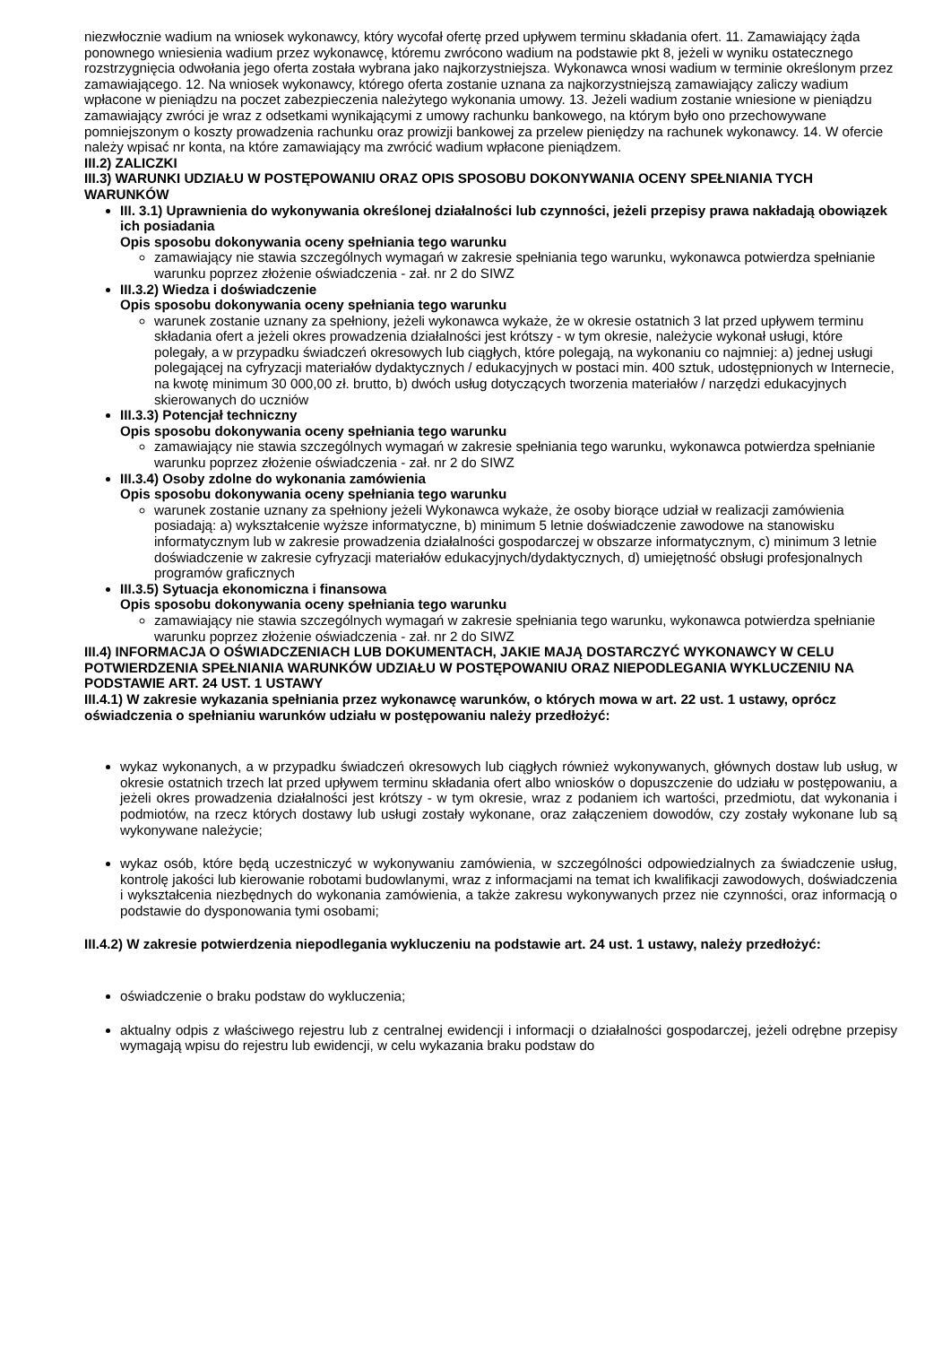niezwłocznie wadium na wniosek wykonawcy, który wycofał ofertę przed upływem terminu składania ofert. 11. Zamawiający żąda ponownego wniesienia wadium przez wykonawcę, któremu zwrócono wadium na podstawie pkt 8, jeżeli w wyniku ostatecznego rozstrzygnięcia odwołania jego oferta została wybrana jako najkorzystniejsza. Wykonawca wnosi wadium w terminie określonym przez zamawiającego. 12. Na wniosek wykonawcy, którego oferta zostanie uznana za najkorzystniejszą zamawiający zaliczy wadium wpłacone w pieniądzu na poczet zabezpieczenia należytego wykonania umowy. 13. Jeżeli wadium zostanie wniesione w pieniądzu zamawiający zwróci je wraz z odsetkami wynikającymi z umowy rachunku bankowego, na którym było ono przechowywane pomniejszonym o koszty prowadzenia rachunku oraz prowizji bankowej za przelew pieniędzy na rachunek wykonawcy. 14. W ofercie należy wpisać nr konta, na które zamawiający ma zwrócić wadium wpłacone pieniądzem.
III.2) ZALICZKI
III.3) WARUNKI UDZIAŁU W POSTĘPOWANIU ORAZ OPIS SPOSOBU DOKONYWANIA OCENY SPEŁNIANIA TYCH WARUNKÓW
III. 3.1) Uprawnienia do wykonywania określonej działalności lub czynności, jeżeli przepisy prawa nakładają obowiązek ich posiadania
Opis sposobu dokonywania oceny spełniania tego warunku
zamawiający nie stawia szczególnych wymagań w zakresie spełniania tego warunku, wykonawca potwierdza spełnianie warunku poprzez złożenie oświadczenia - zał. nr 2 do SIWZ
III.3.2) Wiedza i doświadczenie
Opis sposobu dokonywania oceny spełniania tego warunku
warunek zostanie uznany za spełniony, jeżeli wykonawca wykaże, że w okresie ostatnich 3 lat przed upływem terminu składania ofert a jeżeli okres prowadzenia działalności jest krótszy - w tym okresie, należycie wykonał usługi, które polegały, a w przypadku świadczeń okresowych lub ciągłych, które polegają, na wykonaniu co najmniej: a) jednej usługi polegającej na cyfryzacji materiałów dydaktycznych / edukacyjnych w postaci min. 400 sztuk, udostępnionych w Internecie, na kwotę minimum 30 000,00 zł. brutto, b) dwóch usług dotyczących tworzenia materiałów / narzędzi edukacyjnych skierowanych do uczniów
III.3.3) Potencjał techniczny
Opis sposobu dokonywania oceny spełniania tego warunku
zamawiający nie stawia szczególnych wymagań w zakresie spełniania tego warunku, wykonawca potwierdza spełnianie warunku poprzez złożenie oświadczenia - zał. nr 2 do SIWZ
III.3.4) Osoby zdolne do wykonania zamówienia
Opis sposobu dokonywania oceny spełniania tego warunku
warunek zostanie uznany za spełniony jeżeli Wykonawca wykaże, że osoby biorące udział w realizacji zamówienia posiadają: a) wykształcenie wyższe informatyczne, b) minimum 5 letnie doświadczenie zawodowe na stanowisku informatycznym lub w zakresie prowadzenia działalności gospodarczej w obszarze informatycznym, c) minimum 3 letnie doświadczenie w zakresie cyfryzacji materiałów edukacyjnych/dydaktycznych, d) umiejętność obsługi profesjonalnych programów graficznych
III.3.5) Sytuacja ekonomiczna i finansowa
Opis sposobu dokonywania oceny spełniania tego warunku
zamawiający nie stawia szczególnych wymagań w zakresie spełniania tego warunku, wykonawca potwierdza spełnianie warunku poprzez złożenie oświadczenia - zał. nr 2 do SIWZ
III.4) INFORMACJA O OŚWIADCZENIACH LUB DOKUMENTACH, JAKIE MAJĄ DOSTARCZYĆ WYKONAWCY W CELU POTWIERDZENIA SPEŁNIANIA WARUNKÓW UDZIAŁU W POSTĘPOWANIU ORAZ NIEPODLEGANIA WYKLUCZENIU NA PODSTAWIE ART. 24 UST. 1 USTAWY
III.4.1) W zakresie wykazania spełniania przez wykonawcę warunków, o których mowa w art. 22 ust. 1 ustawy, oprócz oświadczenia o spełnianiu warunków udziału w postępowaniu należy przedłożyć:
wykaz wykonanych, a w przypadku świadczeń okresowych lub ciągłych również wykonywanych, głównych dostaw lub usług, w okresie ostatnich trzech lat przed upływem terminu składania ofert albo wniosków o dopuszczenie do udziału w postępowaniu, a jeżeli okres prowadzenia działalności jest krótszy - w tym okresie, wraz z podaniem ich wartości, przedmiotu, dat wykonania i podmiotów, na rzecz których dostawy lub usługi zostały wykonane, oraz załączeniem dowodów, czy zostały wykonane lub są wykonywane należycie;
wykaz osób, które będą uczestniczyć w wykonywaniu zamówienia, w szczególności odpowiedzialnych za świadczenie usług, kontrolę jakości lub kierowanie robotami budowlanymi, wraz z informacjami na temat ich kwalifikacji zawodowych, doświadczenia i wykształcenia niezbędnych do wykonania zamówienia, a także zakresu wykonywanych przez nie czynności, oraz informacją o podstawie do dysponowania tymi osobami;
III.4.2) W zakresie potwierdzenia niepodlegania wykluczeniu na podstawie art. 24 ust. 1 ustawy, należy przedłożyć:
oświadczenie o braku podstaw do wykluczenia;
aktualny odpis z właściwego rejestru lub z centralnej ewidencji i informacji o działalności gospodarczej, jeżeli odrębne przepisy wymagają wpisu do rejestru lub ewidencji, w celu wykazania braku podstaw do